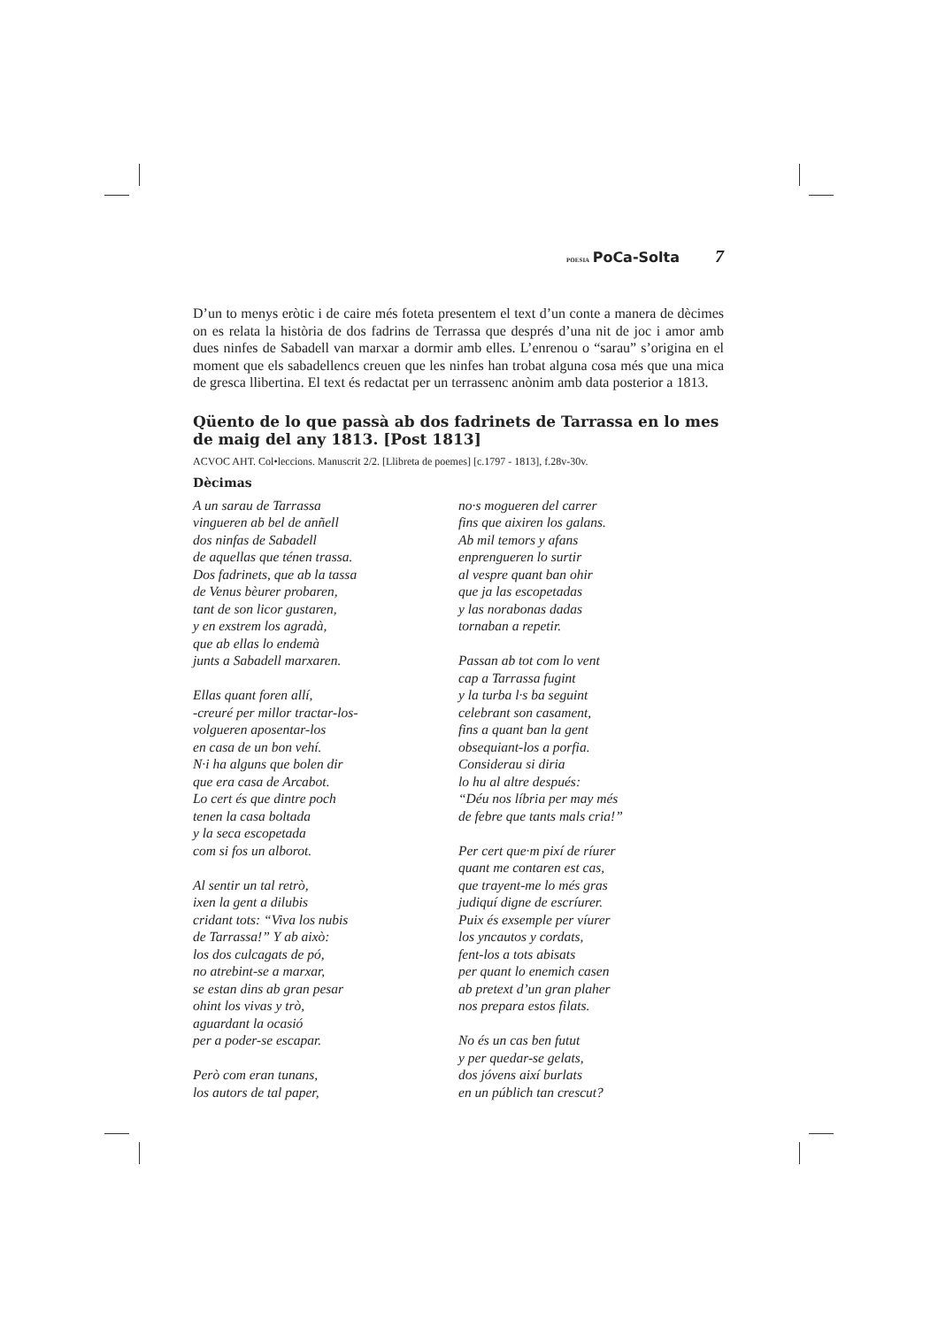POESIA PoCa-Solta 7
D’un to menys eròtic i de caire més foteta presentem el text d’un conte a manera de dècimes on es relata la història de dos fadrins de Terrassa que després d’una nit de joc i amor amb dues ninfes de Sabadell van marxar a dormir amb elles. L’enrenou o “sarau” s’origina en el moment que els sabadellencs creuen que les ninfes han trobat alguna cosa més que una mica de gresca llibertina. El text és redactat per un terrassenc anònim amb data posterior a 1813.
Qüento de lo que passà ab dos fadrinets de Tarrassa en lo mes de maig del any 1813. [Post 1813]
ACVOC AHT. Col•leccions. Manuscrit 2/2. [Llibreta de poemes] [c.1797 - 1813], f.28v-30v.
Dècimas
A un sarau de Tarrassa
vingueren ab bel de anñell
dos ninfas de Sabadell
de aquellas que ténen trassa.
Dos fadrinets, que ab la tassa
de Venus bèurer probaren,
tant de son licor gustaren,
y en exstrem los agradà,
que ab ellas lo endemà
junts a Sabadell marxaren.
Ellas quant foren allí,
-creuré per millor tractar-los-
volgueren aposentar-los
en casa de un bon vehí.
N·i ha alguns que bolen dir
que era casa de Arcabot.
Lo cert és que dintre poch
tenen la casa boltada
y la seca escopetada
com si fos un alborot.
Al sentir un tal retrò,
ixen la gent a dilubis
cridant tots: “Viva los nubis
de Tarrassa!” Y ab això:
los dos culcagats de pó,
no atrebint-se a marxar,
se estan dins ab gran pesar
ohint los vivas y trò,
aguardant la ocasió
per a poder-se escapar.
Però com eran tunans,
los autors de tal paper,
no·s mogueren del carrer
fins que aixiren los galans.
Ab mil temors y afans
enprengueren lo surtir
al vespre quant ban ohir
que ja las escopetadas
y las norabonas dadas
tornaban a repetir.
Passan ab tot com lo vent
cap a Tarrassa fugint
y la turba l·s ba seguint
celebrant son casament,
fins a quant ban la gent
obsequiant-los a porfia.
Considerau si diria
lo hu al altre después:
“Déu nos líbria per may més
de febre que tants mals cria!”
Per cert que·m pixí de ríurer
quant me contaren est cas,
que trayent-me lo més gras
judiquí digne de escríurer.
Puix és exsemple per víurer
los yncautos y cordats,
fent-los a tots abisats
per quant lo enemich casen
ab pretext d’un gran plaher
nos prepara estos filats.
No és un cas ben futut
y per quedar-se gelats,
dos jóvens així burlats
en un públich tan crescut?